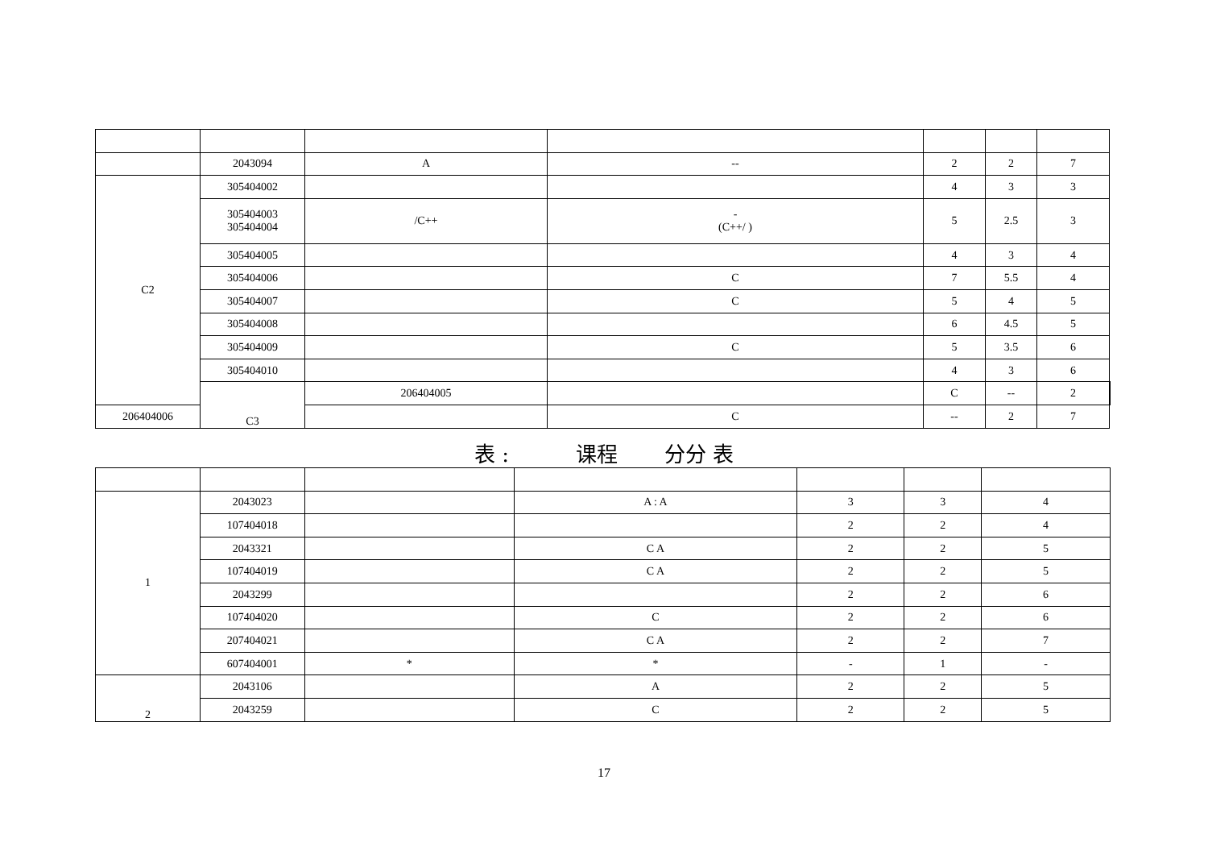| | 2043094 | A | -- | 2 | 2 | 7 | |
| C2 | 305404002 | | | 4 | 3 | 3 | |
| | 305404003 305404004 | /C++ | - (C++/ ) | 5 | 2.5 | 3 | |
| | 305404005 | | | 4 | 3 | 4 | |
| | 305404006 | | C | 7 | 5.5 | 4 | |
| | 305404007 | | C | 5 | 4 | 5 | |
| | 305404008 | | | 6 | 4.5 | 5 | |
| | 305404009 | | C | 5 | 3.5 | 6 | |
| | 305404010 | | | 4 | 3 | 6 | |
| | C3 | 206404005 | | C | -- | 2 | |
| 206404006 | | | C | -- | 2 | 7 | |
表 : 课程 分分 表
| 1 | 2043023 | | A : A | 3 | 3 | 4 |
| | 107404018 | | | 2 | 2 | 4 |
| | 2043321 | | C A | 2 | 2 | 5 |
| | 107404019 | | C A | 2 | 2 | 5 |
| | 2043299 | | | 2 | 2 | 6 |
| | 107404020 | | C | 2 | 2 | 6 |
| | 207404021 | | C A | 2 | 2 | 7 |
| | 607404001 | * | * | - | 1 | - |
| 2 | 2043106 | | A | 2 | 2 | 5 |
| | 2043259 | | C | 2 | 2 | 5 |
17